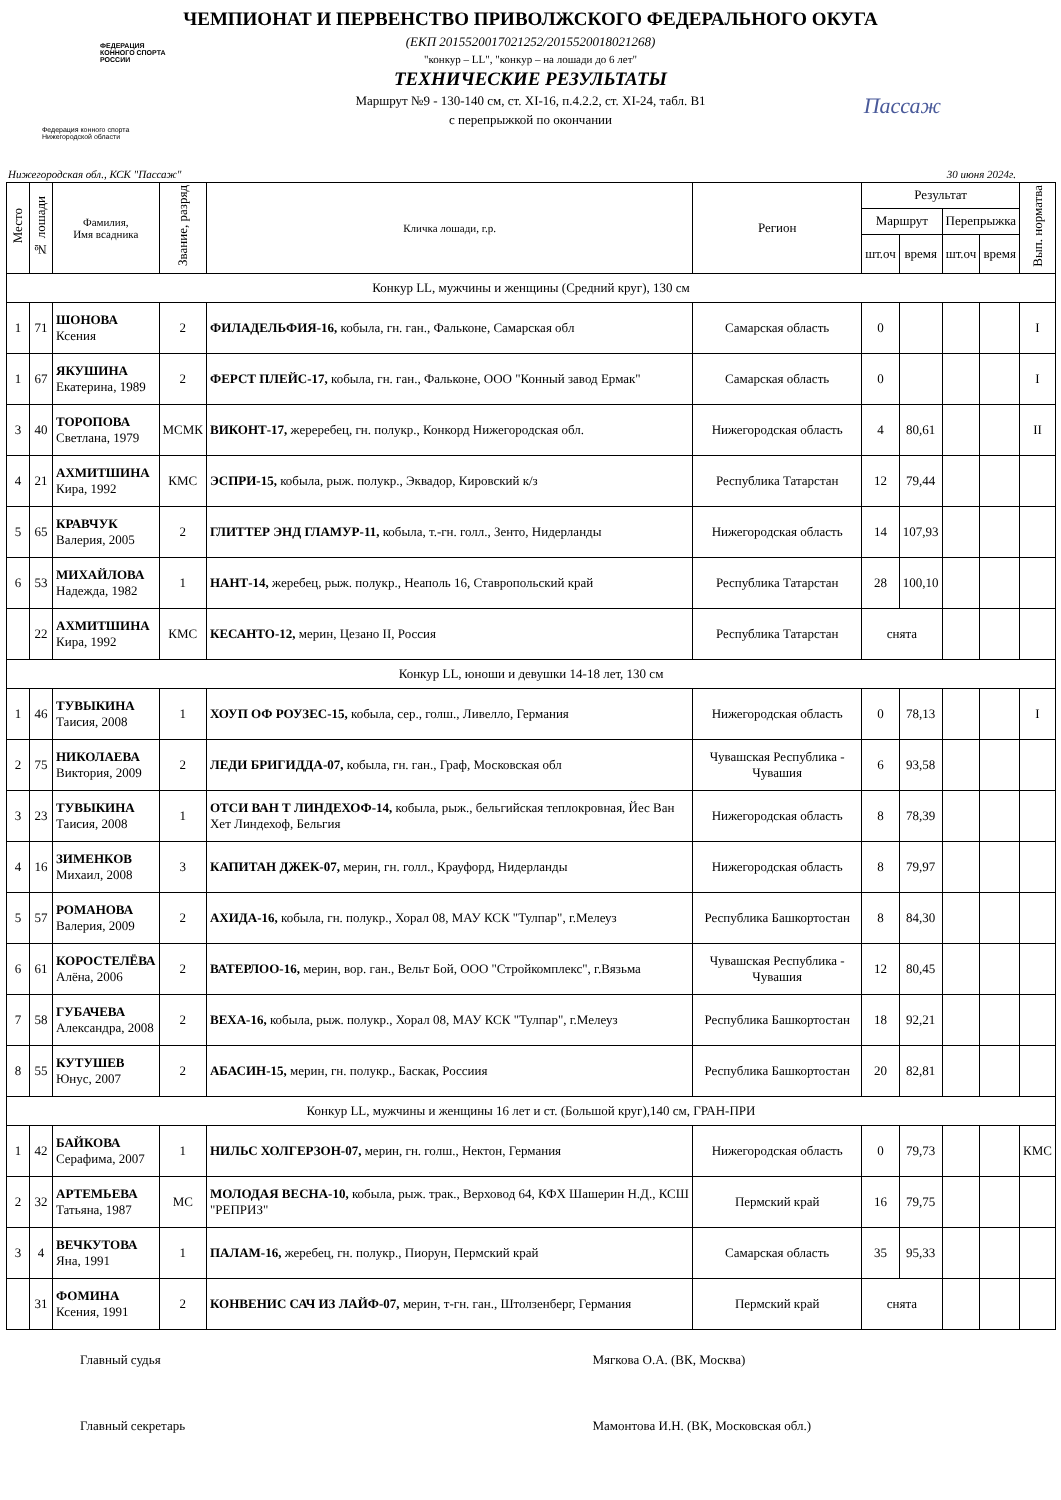ФЕДЕРАЦИЯ
КОННОГО СПОРТА
РОССИИ
Федерация конного спорта
Нижегородской области
Пассаж
ЧЕМПИОНАТ И ПЕРВЕНСТВО ПРИВОЛЖСКОГО ФЕДЕРАЛЬНОГО ОКУГА
(ЕКП 2015520017021252/2015520018021268)
"конкур – LL", "конкур – на лошади до 6 лет"
ТЕХНИЧЕСКИЕ РЕЗУЛЬТАТЫ
Маршрут №9 - 130-140 см, ст. XI-16, п.4.2.2, ст. XI-24, табл. В1
с перепрыжкой по окончании
Нижегородская обл., КСК "Пассаж" 30 июня 2024г.
| Место | № лошади | Фамилия, Имя всадника | Звание, разряд | Кличка лошади, г.р. | Регион | Результат | | | | Вып. норматва |
| --- | --- | --- | --- | --- | --- | --- | --- | --- | --- | --- |
| | | | | | | Маршрут | | Перепрыжка | | |
| | | | | | | шт.оч | время | шт.оч | время | |
| Конкур LL, мужчины и женщины (Средний круг), 130 см | | | | | | | | | | |
| 1 | 71 | ШОНОВА Ксения | 2 | ФИЛАДЕЛЬФИЯ-16, кобыла, гн. ган., Фальконе, Самарская обл | Самарская область | 0 | | | | I |
| 1 | 67 | ЯКУШИНА Екатерина, 1989 | 2 | ФЕРСТ ПЛЕЙС-17, кобыла, гн. ган., Фальконе, ООО "Конный завод Ермак" | Самарская область | 0 | | | | I |
| 3 | 40 | ТОРОПОВА Светлана, 1979 | МСМК | ВИКОНТ-17, жереребец, гн. полукр., Конкорд Нижегородская обл. | Нижегородская область | 4 | 80,61 | | | II |
| 4 | 21 | АХМИТШИНА Кира, 1992 | КМС | ЭСПРИ-15, кобыла, рыж. полукр., Эквадор, Кировский к/з | Республика Татарстан | 12 | 79,44 | | | |
| 5 | 65 | КРАВЧУК Валерия, 2005 | 2 | ГЛИТТЕР ЭНД ГЛАМУР-11, кобыла, т.-гн. голл., Зенто, Нидерланды | Нижегородская область | 14 | 107,93 | | | |
| 6 | 53 | МИХАЙЛОВА Надежда, 1982 | 1 | НАНТ-14, жеребец, рыж. полукр., Неаполь 16, Ставропольский край | Республика Татарстан | 28 | 100,10 | | | |
| | 22 | АХМИТШИНА Кира, 1992 | КМС | КЕСАНТО-12, мерин, Цезано II, Россия | Республика Татарстан | снята | | | | |
| Конкур LL, юноши и девушки 14-18 лет, 130 см | | | | | | | | | | |
| 1 | 46 | ТУВЫКИНА Таисия, 2008 | 1 | ХОУП ОФ РОУЗЕС-15, кобыла, сер., голш., Ливелло, Германия | Нижегородская область | 0 | 78,13 | | | I |
| 2 | 75 | НИКОЛАЕВА Виктория, 2009 | 2 | ЛЕДИ БРИГИДДА-07, кобыла, гн. ган., Граф, Московская обл | Чувашская Республика - Чувашия | 6 | 93,58 | | | |
| 3 | 23 | ТУВЫКИНА Таисия, 2008 | 1 | ОТСИ ВАН Т ЛИНДЕХОФ-14, кобыла, рыж., бельгийская теплокровная, Йес Ван Хет Линдехоф, Бельгия | Нижегородская область | 8 | 78,39 | | | |
| 4 | 16 | ЗИМЕНКОВ Михаил, 2008 | 3 | КАПИТАН ДЖЕК-07, мерин, гн. голл., Крауфорд, Нидерланды | Нижегородская область | 8 | 79,97 | | | |
| 5 | 57 | РОМАНОВА Валерия, 2009 | 2 | АХИДА-16, кобыла, гн. полукр., Хорал 08, МАУ КСК "Тулпар", г.Мелеуз | Республика Башкортостан | 8 | 84,30 | | | |
| 6 | 61 | КОРОСТЕЛЁВА Алёна, 2006 | 2 | ВАТЕРЛОО-16, мерин, вор. ган., Вельт Бой, ООО "Стройкомплекс", г.Вязьма | Чувашская Республика - Чувашия | 12 | 80,45 | | | |
| 7 | 58 | ГУБАЧЕВА Александра, 2008 | 2 | ВЕХА-16, кобыла, рыж. полукр., Хорал 08, МАУ КСК "Тулпар", г.Мелеуз | Республика Башкортостан | 18 | 92,21 | | | |
| 8 | 55 | КУТУШЕВ Юнус, 2007 | 2 | АБАСИН-15, мерин, гн. полукр., Баскак, Россиия | Республика Башкортостан | 20 | 82,81 | | | |
| Конкур LL, мужчины и женщины 16 лет и ст. (Большой круг),140 см, ГРАН-ПРИ | | | | | | | | | | |
| 1 | 42 | БАЙКОВА Серафима, 2007 | 1 | НИЛЬС ХОЛГЕРЗОН-07, мерин, гн. голш., Нектон, Германия | Нижегородская область | 0 | 79,73 | | | КМС |
| 2 | 32 | АРТЕМЬЕВА Татьяна, 1987 | МС | МОЛОДАЯ ВЕСНА-10, кобыла, рыж. трак., Верховод 64, КФХ Шашерин Н.Д., КСШ "РЕПРИЗ" | Пермский край | 16 | 79,75 | | | |
| 3 | 4 | ВЕЧКУТОВА Яна, 1991 | 1 | ПАЛАМ-16, жеребец, гн. полукр., Пиорун, Пермский край | Самарская область | 35 | 95,33 | | | |
| | 31 | ФОМИНА Ксения, 1991 | 2 | КОНВЕНИС САЧ ИЗ ЛАЙФ-07, мерин, т-гн. ган., Штолзенберг, Германия | Пермский край | снята | | | | |
Главный судья
Главный секретарь
Мягкова О.А. (ВК, Москва)
Мамонтова И.Н. (ВК, Московская обл.)